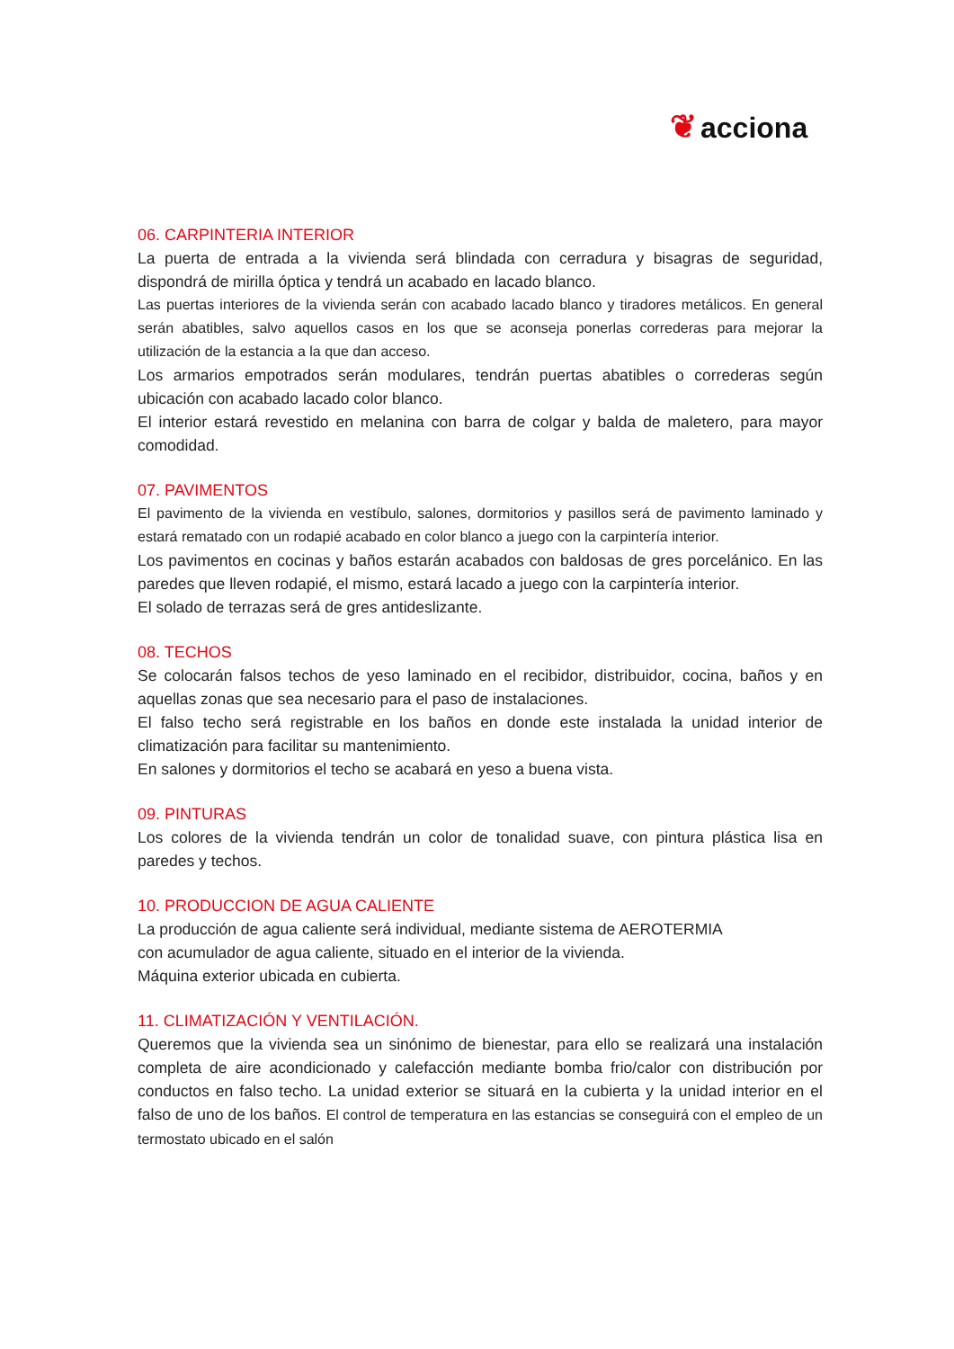❦ acciona
06. CARPINTERIA INTERIOR
La puerta de entrada a la vivienda será blindada con cerradura y bisagras de seguridad, dispondrá de mirilla óptica y tendrá un acabado en lacado blanco.
Las puertas interiores de la vivienda serán con acabado lacado blanco y tiradores metálicos. En general serán abatibles, salvo aquellos casos en los que se aconseja ponerlas correderas para mejorar la utilización de la estancia a la que dan acceso.
Los armarios empotrados serán modulares, tendrán puertas abatibles o correderas según ubicación con acabado lacado color blanco.
El interior estará revestido en melanina con barra de colgar y balda de maletero, para mayor comodidad.
07. PAVIMENTOS
El pavimento de la vivienda en vestíbulo, salones, dormitorios y pasillos será de pavimento laminado y estará rematado con un rodapié acabado en color blanco a juego con la carpintería interior.
Los pavimentos en cocinas y baños estarán acabados con baldosas de gres porcelánico. En las paredes que lleven rodapié, el mismo, estará lacado a juego con la carpintería interior.
El solado de terrazas será de gres antideslizante.
08. TECHOS
Se colocarán falsos techos de yeso laminado en el recibidor, distribuidor, cocina, baños y en aquellas zonas que sea necesario para el paso de instalaciones.
El falso techo será registrable en los baños en donde este instalada la unidad interior de climatización para facilitar su mantenimiento.
En salones y dormitorios el techo se acabará en yeso a buena vista.
09. PINTURAS
Los colores de la vivienda tendrán un color de tonalidad suave, con pintura plástica lisa en paredes y techos.
10. PRODUCCION DE AGUA CALIENTE
La producción de agua caliente será individual, mediante sistema de AEROTERMIA
con acumulador de agua caliente, situado en el interior de la vivienda.
Máquina exterior ubicada en cubierta.
11. CLIMATIZACIÓN Y VENTILACIÓN.
Queremos que la vivienda sea un sinónimo de bienestar, para ello se realizará una instalación completa de aire acondicionado y calefacción mediante bomba frio/calor con distribución por conductos en falso techo. La unidad exterior se situará en la cubierta y la unidad interior en el falso de uno de los baños. El control de temperatura en las estancias se conseguirá con el empleo de un termostato ubicado en el salón